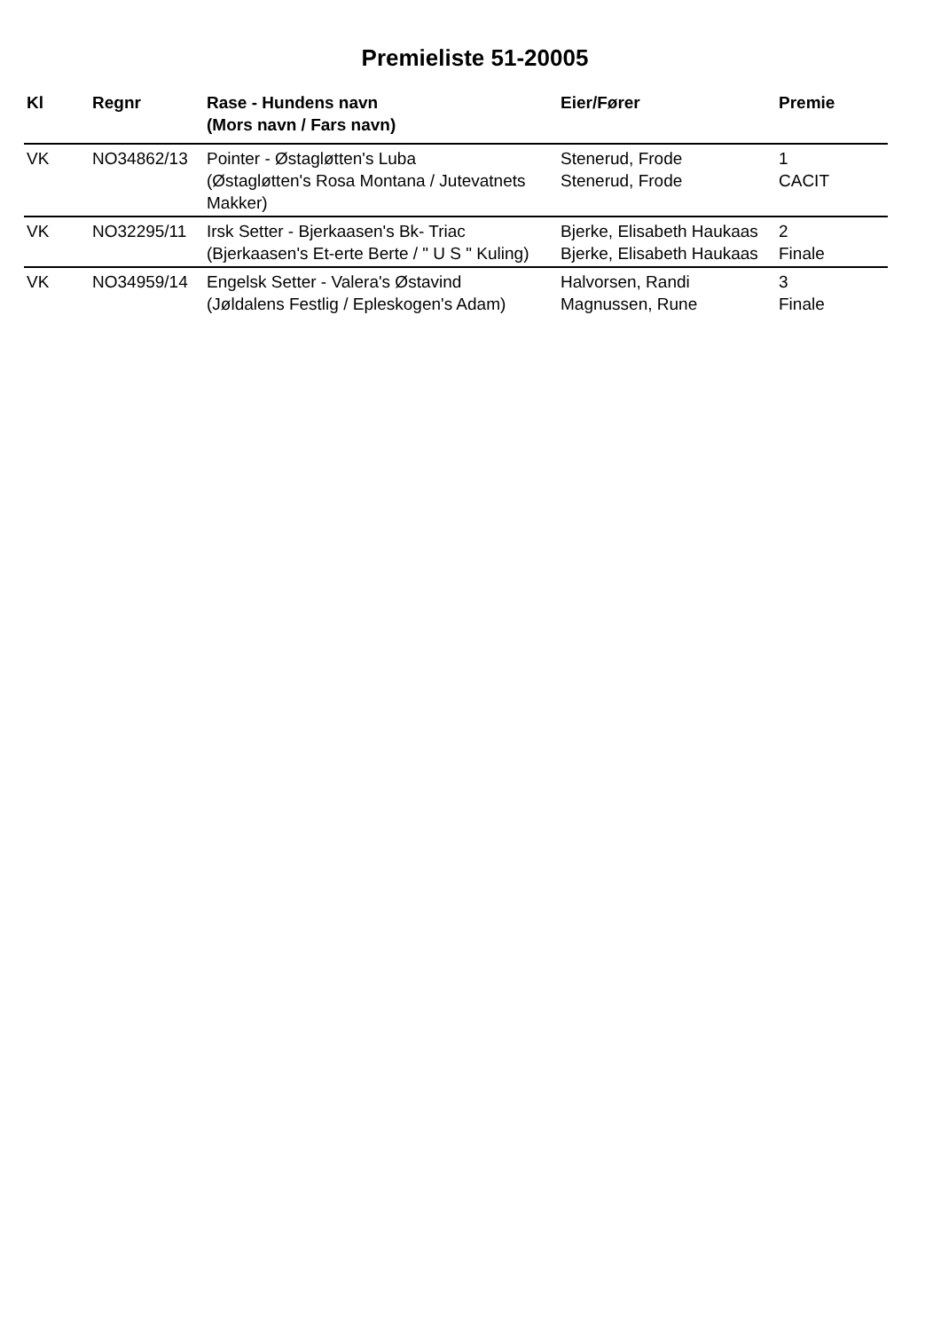Premieliste 51-20005
| Kl | Regnr | Rase - Hundens navn (Mors navn / Fars navn) | Eier/Fører | Premie |
| --- | --- | --- | --- | --- |
| VK | NO34862/13 | Pointer - Østagløtten's Luba (Østagløtten's Rosa Montana / Jutevatnets Makker) | Stenerud, Frode Stenerud, Frode | 1 CACIT |
| VK | NO32295/11 | Irsk Setter - Bjerkaasen's Bk- Triac (Bjerkaasen's Et-erte Berte / " U S " Kuling) | Bjerke, Elisabeth Haukaas Bjerke, Elisabeth Haukaas | 2 Finale |
| VK | NO34959/14 | Engelsk Setter - Valera's Østavind (Jøldalens Festlig / Epleskogen's Adam) | Halvorsen, Randi Magnussen, Rune | 3 Finale |